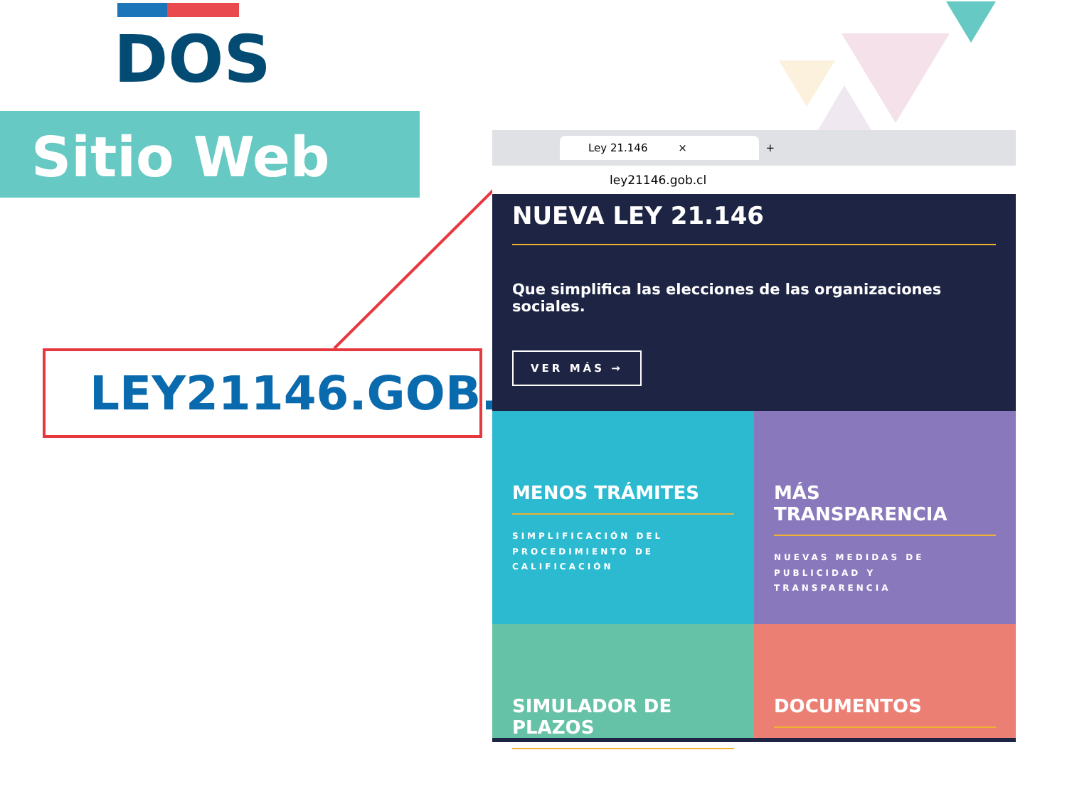DOS
Sitio Web
LEY21146.GOB.CL
Ley 21.146 ×
+
ley21146.gob.cl
NUEVA LEY 21.146
Que simplifica las elecciones de las organizaciones sociales.
VER MÁS →
MENOS TRÁMITES
SIMPLIFICACIÓN DEL PROCEDIMIENTO DE CALIFICACIÓN
MÁS TRANSPARENCIA
NUEVAS MEDIDAS DE PUBLICIDAD Y TRANSPARENCIA
SIMULADOR DE PLAZOS
DOCUMENTOS